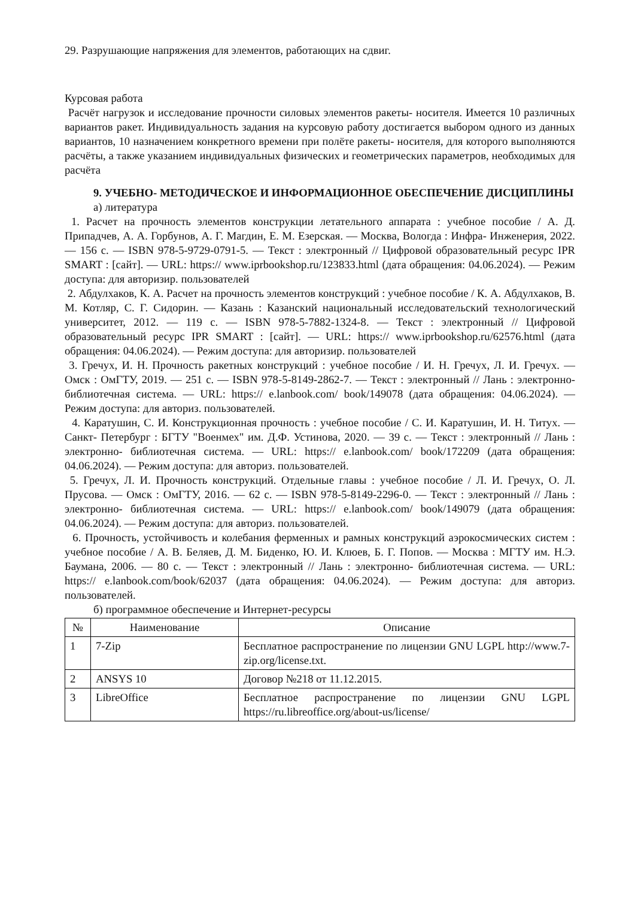29. Разрушающие напряжения для элементов, работающих на сдвиг.
Курсовая работа
Расчёт нагрузок и исследование прочности силовых элементов ракеты- носителя. Имеется 10 различных вариантов ракет. Индивидуальность задания на курсовую работу достигается выбором одного из данных вариантов, 10 назначением конкретного времени при полёте ракеты- носителя, для которого выполняются расчёты, а также указанием индивидуальных физических и геометрических параметров, необходимых для расчёта
9. УЧЕБНО- МЕТОДИЧЕСКОЕ И ИНФОРМАЦИОННОЕ ОБЕСПЕЧЕНИЕ ДИСЦИПЛИНЫ
а) литература
1. Расчет на прочность элементов конструкции летательного аппарата : учебное пособие / А. Д. Припадчев, А. А. Горбунов, А. Г. Магдин, Е. М. Езерская. — Москва, Вологда : Инфра- Инженерия, 2022. — 156 с. — ISBN 978-5-9729-0791-5. — Текст : электронный // Цифровой образовательный ресурс IPR SMART : [сайт]. — URL: https:// www.iprbookshop.ru/123833.html (дата обращения: 04.06.2024). — Режим доступа: для авторизир. пользователей
2. Абдулхаков, К. А. Расчет на прочность элементов конструкций : учебное пособие / К. А. Абдулхаков, В. М. Котляр, С. Г. Сидорин. — Казань : Казанский национальный исследовательский технологический университет, 2012. — 119 с. — ISBN 978-5-7882-1324-8. — Текст : электронный // Цифровой образовательный ресурс IPR SMART : [сайт]. — URL: https:// www.iprbookshop.ru/62576.html (дата обращения: 04.06.2024). — Режим доступа: для авторизир. пользователей
3. Гречух, И. Н. Прочность ракетных конструкций : учебное пособие / И. Н. Гречух, Л. И. Гречух. — Омск : ОмГТУ, 2019. — 251 с. — ISBN 978-5-8149-2862-7. — Текст : электронный // Лань : электронно- библиотечная система. — URL: https:// e.lanbook.com/ book/149078 (дата обращения: 04.06.2024). — Режим доступа: для авториз. пользователей.
4. Каратушин, С. И. Конструкционная прочность : учебное пособие / С. И. Каратушин, И. Н. Титух. — Санкт- Петербург : БГТУ "Военмех" им. Д.Ф. Устинова, 2020. — 39 с. — Текст : электронный // Лань : электронно- библиотечная система. — URL: https:// e.lanbook.com/ book/172209 (дата обращения: 04.06.2024). — Режим доступа: для авториз. пользователей.
5. Гречух, Л. И. Прочность конструкций. Отдельные главы : учебное пособие / Л. И. Гречух, О. Л. Прусова. — Омск : ОмГТУ, 2016. — 62 с. — ISBN 978-5-8149-2296-0. — Текст : электронный // Лань : электронно- библиотечная система. — URL: https:// e.lanbook.com/ book/149079 (дата обращения: 04.06.2024). — Режим доступа: для авториз. пользователей.
6. Прочность, устойчивость и колебания ферменных и рамных конструкций аэрокосмических систем : учебное пособие / А. В. Беляев, Д. М. Биденко, Ю. И. Клюев, Б. Г. Попов. — Москва : МГТУ им. Н.Э. Баумана, 2006. — 80 с. — Текст : электронный // Лань : электронно- библиотечная система. — URL: https:// e.lanbook.com/book/62037 (дата обращения: 04.06.2024). — Режим доступа: для авториз. пользователей.
б) программное обеспечение и Интернет-ресурсы
| № | Наименование | Описание |
| --- | --- | --- |
| 1 | 7-Zip | Бесплатное распространение по лицензии GNU LGPL http://www.7-zip.org/license.txt. |
| 2 | ANSYS 10 | Договор №218 от 11.12.2015. |
| 3 | LibreOffice | Бесплатное распространение по лицензии GNU LGPL https://ru.libreoffice.org/about-us/license/ |